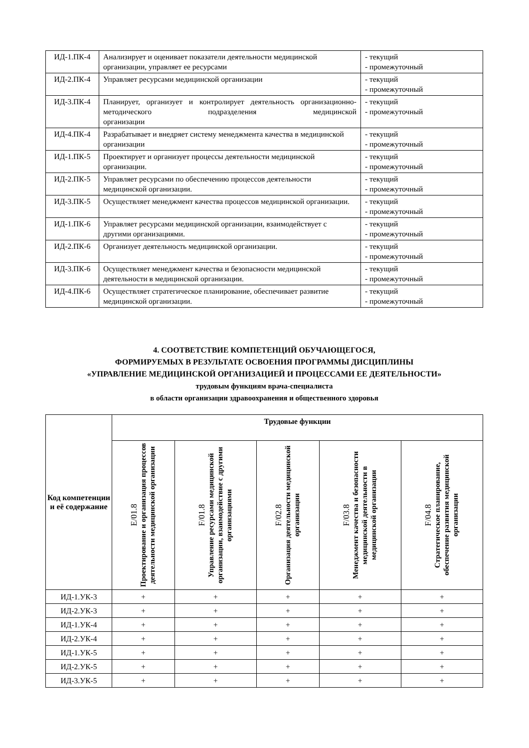| ИД-1.ПК-4 | Анализирует и оценивает показатели деятельности медицинской организации, управляет ее ресурсами | - текущий - промежуточный |
| ИД-2.ПК-4 | Управляет ресурсами медицинской организации | - текущий - промежуточный |
| ИД-3.ПК-4 | Планирует, организует и контролирует деятельность организационно-методического подразделения медицинской организации | - текущий - промежуточный |
| ИД-4.ПК-4 | Разрабатывает и внедряет систему менеджмента качества в медицинской организации | - текущий - промежуточный |
| ИД-1.ПК-5 | Проектирует и организует процессы деятельности медицинской организации. | - текущий - промежуточный |
| ИД-2.ПК-5 | Управляет ресурсами по обеспечению процессов деятельности медицинской организации. | - текущий - промежуточный |
| ИД-3.ПК-5 | Осуществляет менеджмент качества процессов медицинской организации. | - текущий - промежуточный |
| ИД-1.ПК-6 | Управляет ресурсами медицинской организации, взаимодействует с другими организациями. | - текущий - промежуточный |
| ИД-2.ПК-6 | Организует деятельность медицинской организации. | - текущий - промежуточный |
| ИД-3.ПК-6 | Осуществляет менеджмент качества и безопасности медицинской деятельности в медицинской организации. | - текущий - промежуточный |
| ИД-4.ПК-6 | Осуществляет стратегическое планирование, обеспечивает развитие медицинской организации. | - текущий - промежуточный |
4. СООТВЕТСТВИЕ КОМПЕТЕНЦИЙ ОБУЧАЮЩЕГОСЯ,
ФОРМИРУЕМЫХ В РЕЗУЛЬТАТЕ ОСВОЕНИЯ ПРОГРАММЫ ДИСЦИПЛИНЫ
«УПРАВЛЕНИЕ МЕДИЦИНСКОЙ ОРГАНИЗАЦИЕЙ И ПРОЦЕССАМИ ЕЕ ДЕЯТЕЛЬНОСТИ»
трудовым функциям врача-специалиста
в области организации здравоохранения и общественного здоровья
| Код компетенции и её содержание | Трудовые функции | | | | |
| --- | --- | --- | --- | --- | --- |
| | E/01.8 Проектирование и организация процессов деятельности медицинской организации | F/01.8 Управление ресурсами медицинской организации, взаимодействие с другими организациями | F/02.8 Организация деятельности медицинской организации | F/03.8 Менеджмент качества и безопасности медицинской деятельности в медицинской организации | F/04.8 Стратегическое планирование, обеспечение развития медицинской организации |
| ИД-1.УК-3 | + | + | + | + | + |
| ИД-2.УК-3 | + | + | + | + | + |
| ИД-1.УК-4 | + | + | + | + | + |
| ИД-2.УК-4 | + | + | + | + | + |
| ИД-1.УК-5 | + | + | + | + | + |
| ИД-2.УК-5 | + | + | + | + | + |
| ИД-3.УК-5 | + | + | + | + | + |